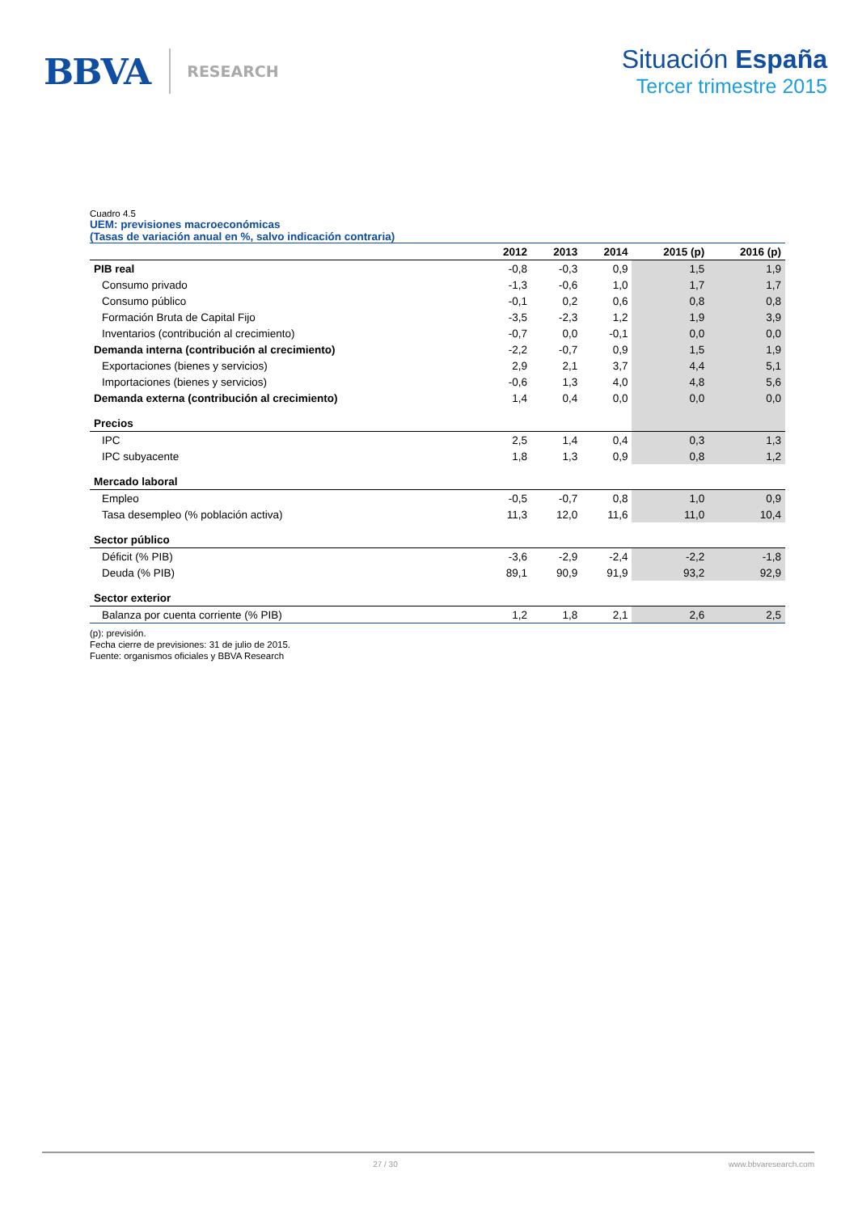BBVA RESEARCH
Situación España
Tercer trimestre 2015
Cuadro 4.5
UEM: previsiones macroeconómicas
(Tasas de variación anual en %, salvo indicación contraria)
| | 2012 | 2013 | 2014 | 2015 (p) | 2016 (p) |
| --- | --- | --- | --- | --- | --- |
| PIB real | -0,8 | -0,3 | 0,9 | 1,5 | 1,9 |
| Consumo privado | -1,3 | -0,6 | 1,0 | 1,7 | 1,7 |
| Consumo público | -0,1 | 0,2 | 0,6 | 0,8 | 0,8 |
| Formación Bruta de Capital Fijo | -3,5 | -2,3 | 1,2 | 1,9 | 3,9 |
| Inventarios (contribución al crecimiento) | -0,7 | 0,0 | -0,1 | 0,0 | 0,0 |
| Demanda interna (contribución al crecimiento) | -2,2 | -0,7 | 0,9 | 1,5 | 1,9 |
| Exportaciones (bienes y servicios) | 2,9 | 2,1 | 3,7 | 4,4 | 5,1 |
| Importaciones (bienes y servicios) | -0,6 | 1,3 | 4,0 | 4,8 | 5,6 |
| Demanda externa (contribución al crecimiento) | 1,4 | 0,4 | 0,0 | 0,0 | 0,0 |
| Precios | | | | | |
| IPC | 2,5 | 1,4 | 0,4 | 0,3 | 1,3 |
| IPC subyacente | 1,8 | 1,3 | 0,9 | 0,8 | 1,2 |
| Mercado laboral | | | | | |
| Empleo | -0,5 | -0,7 | 0,8 | 1,0 | 0,9 |
| Tasa desempleo (% población activa) | 11,3 | 12,0 | 11,6 | 11,0 | 10,4 |
| Sector público | | | | | |
| Déficit (% PIB) | -3,6 | -2,9 | -2,4 | -2,2 | -1,8 |
| Deuda (% PIB) | 89,1 | 90,9 | 91,9 | 93,2 | 92,9 |
| Sector exterior | | | | | |
| Balanza por cuenta corriente (% PIB) | 1,2 | 1,8 | 2,1 | 2,6 | 2,5 |
(p): previsión.
Fecha cierre de previsiones: 31 de julio de 2015.
Fuente: organismos oficiales y BBVA Research
27 / 30 www.bbvaresearch.com